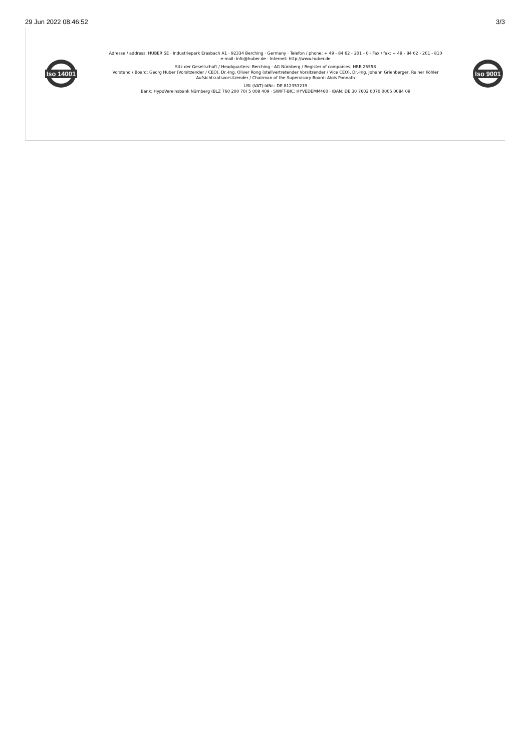29 Jun 2022 08:46:52 3/3
Iso 14001
Adresse / address: HUBER SE · Industriepark Erasbach A1 · 92334 Berching · Germany · Telefon / phone: + 49 - 84 62 - 201 - 0 · Fax / fax: + 49 - 84 62 - 201 - 810
e-mail: info@huber.de · Internet: http://www.huber.de
Sitz der Gesellschaft / Headquarters: Berching · AG Nürnberg / Register of companies: HRB 25558
Vorstand / Board: Georg Huber (Vorsitzender / CEO), Dr.-Ing. Oliver Rong (stellvertretender Vorsitzender / Vice CEO), Dr.-Ing. Johann Grienberger, Rainer Köhler
Aufsichtsratsvorsitzender / Chairman of the Supervisory Board: Alois Ponnath
USt (VAT)-IdNr.: DE 812353219
Bank: HypoVereinsbank Nürnberg (BLZ 760 200 70) 5 008 409 · SWIFT-BIC: HYVEDEMM460 · IBAN: DE 30 7602 0070 0005 0084 09
Iso 9001